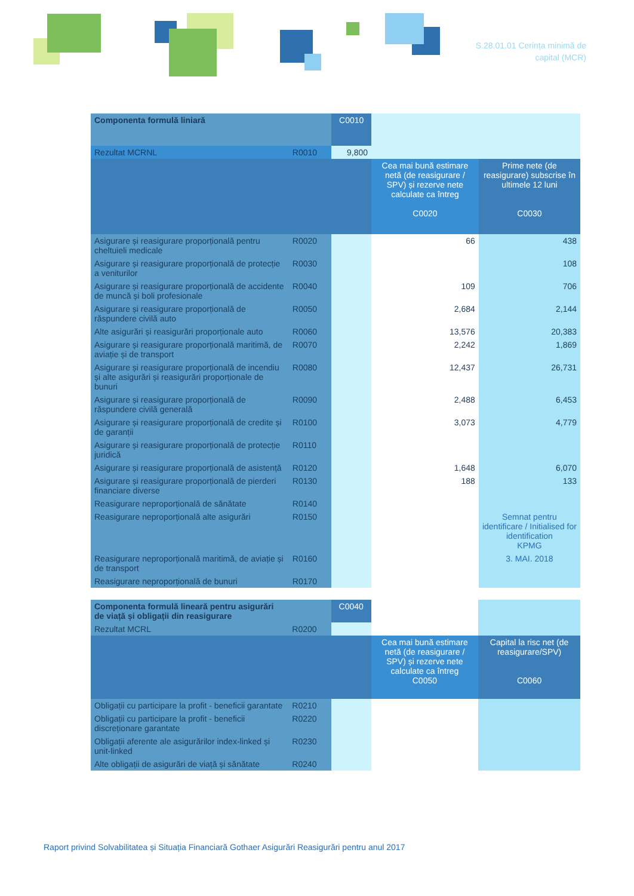S.28.01.01 Cerința minimă de
capital (MCR)
| Componenta formulă liniară | | C0010 | | |
| Rezultat MCRNL | R0010 | 9,800 | | |
| | | | Cea mai bună estimare netă (de reasigurare / SPV) și rezerve nete calculate ca întreg C0020 | Prime nete (de reasigurare) subscrise în ultimele 12 luni C0030 |
| Asigurare și reasigurare proporțională pentru cheltuieli medicale | R0020 | | 66 | 438 |
| Asigurare și reasigurare proporțională de protecție a veniturilor | R0030 | | | 108 |
| Asigurare și reasigurare proporțională de accidente de muncă și boli profesionale | R0040 | | 109 | 706 |
| Asigurare și reasigurare proporțională de răspundere civilă auto | R0050 | | 2,684 | 2,144 |
| Alte asigurări și reasigurări proporționale auto | R0060 | | 13,576 | 20,383 |
| Asigurare și reasigurare proporțională maritimă, de aviație și de transport | R0070 | | 2,242 | 1,869 |
| Asigurare și reasigurare proporțională de incendiu și alte asigurări și reasigurări proporționale de bunuri | R0080 | | 12,437 | 26,731 |
| Asigurare și reasigurare proporțională de răspundere civilă generală | R0090 | | 2,488 | 6,453 |
| Asigurare și reasigurare proporțională de credite și de garanții | R0100 | | 3,073 | 4,779 |
| Asigurare și reasigurare proporțională de protecție juridică | R0110 | | | |
| Asigurare și reasigurare proporțională de asistență | R0120 | | 1,648 | 6,070 |
| Asigurare și reasigurare proporțională de pierderi financiare diverse | R0130 | | 188 | 133 |
| Reasigurare neproporțională de sănătate | R0140 | | | |
| Reasigurare neproporțională alte asigurări | R0150 | | | Semnat pentru identificare / Initialised for identification KPMG |
| Reasigurare neproporțională maritimă, de aviație și de transport | R0160 | | | 3. MAI. 2018 |
| Reasigurare neproporțională de bunuri | R0170 | | | |
| Componenta formulă lineară pentru asigurări de viață și obligații din reasigurare | | C0040 | | |
| Rezultat MCRL | R0200 | | | |
| | | | Cea mai bună estimare netă (de reasigurare / SPV) și rezerve nete calculate ca întreg C0050 | Capital la risc net (de reasigurare/SPV) C0060 |
| Obligații cu participare la profit - beneficii garantate | R0210 | | | |
| Obligații cu participare la profit - beneficii discreționare garantate | R0220 | | | |
| Obligații aferente ale asigurărilor index-linked și unit-linked | R0230 | | | |
| Alte obligații de asigurări de viață și sănătate | R0240 | | | |
Raport privind Solvabilitatea și Situația Financiară Gothaer Asigurări Reasigurări pentru anul 2017